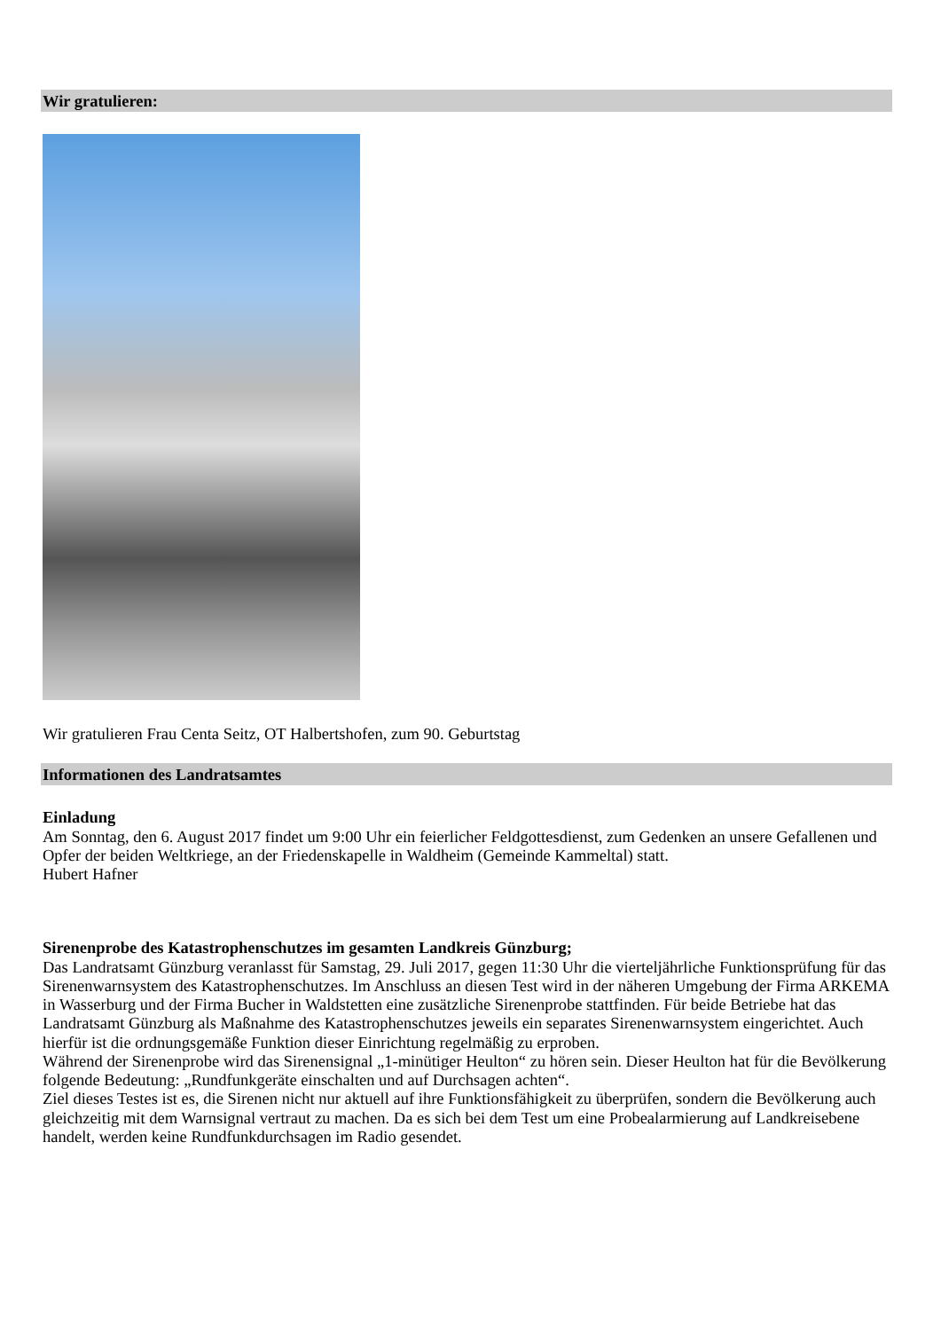Wir gratulieren:
Wir gratulieren Frau Centa Seitz, OT Halbertshofen, zum 90. Geburtstag
Informationen des Landratsamtes
Einladung
Am Sonntag, den 6. August 2017 findet um 9:00 Uhr ein feierlicher Feldgottesdienst, zum Gedenken an unsere Gefallenen und Opfer der beiden Weltkriege, an der Friedenskapelle in Waldheim (Gemeinde Kammeltal) statt.
Hubert Hafner
Sirenenprobe des Katastrophenschutzes im gesamten Landkreis Günzburg;
Das Landratsamt Günzburg veranlasst für Samstag, 29. Juli 2017, gegen 11:30 Uhr die vierteljährliche Funktionsprüfung für das Sirenenwarnsystem des Katastrophenschutzes. Im Anschluss an diesen Test wird in der näheren Umgebung der Firma ARKEMA in Wasserburg und der Firma Bucher in Waldstetten eine zusätzliche Sirenenprobe stattfinden. Für beide Betriebe hat das Landratsamt Günzburg als Maßnahme des Katastrophenschutzes jeweils ein separates Sirenenwarnsystem eingerichtet. Auch hierfür ist die ordnungsgemäße Funktion dieser Einrichtung regelmäßig zu erproben.
Während der Sirenenprobe wird das Sirenensignal „1-minütiger Heulton“ zu hören sein. Dieser Heulton hat für die Bevölkerung folgende Bedeutung: „Rundfunkgeräte einschalten und auf Durchsagen achten“.
Ziel dieses Testes ist es, die Sirenen nicht nur aktuell auf ihre Funktionsfähigkeit zu überprüfen, sondern die Bevölkerung auch gleichzeitig mit dem Warnsignal vertraut zu machen. Da es sich bei dem Test um eine Probealarmierung auf Landkreisebene handelt, werden keine Rundfunkdurchsagen im Radio gesendet.